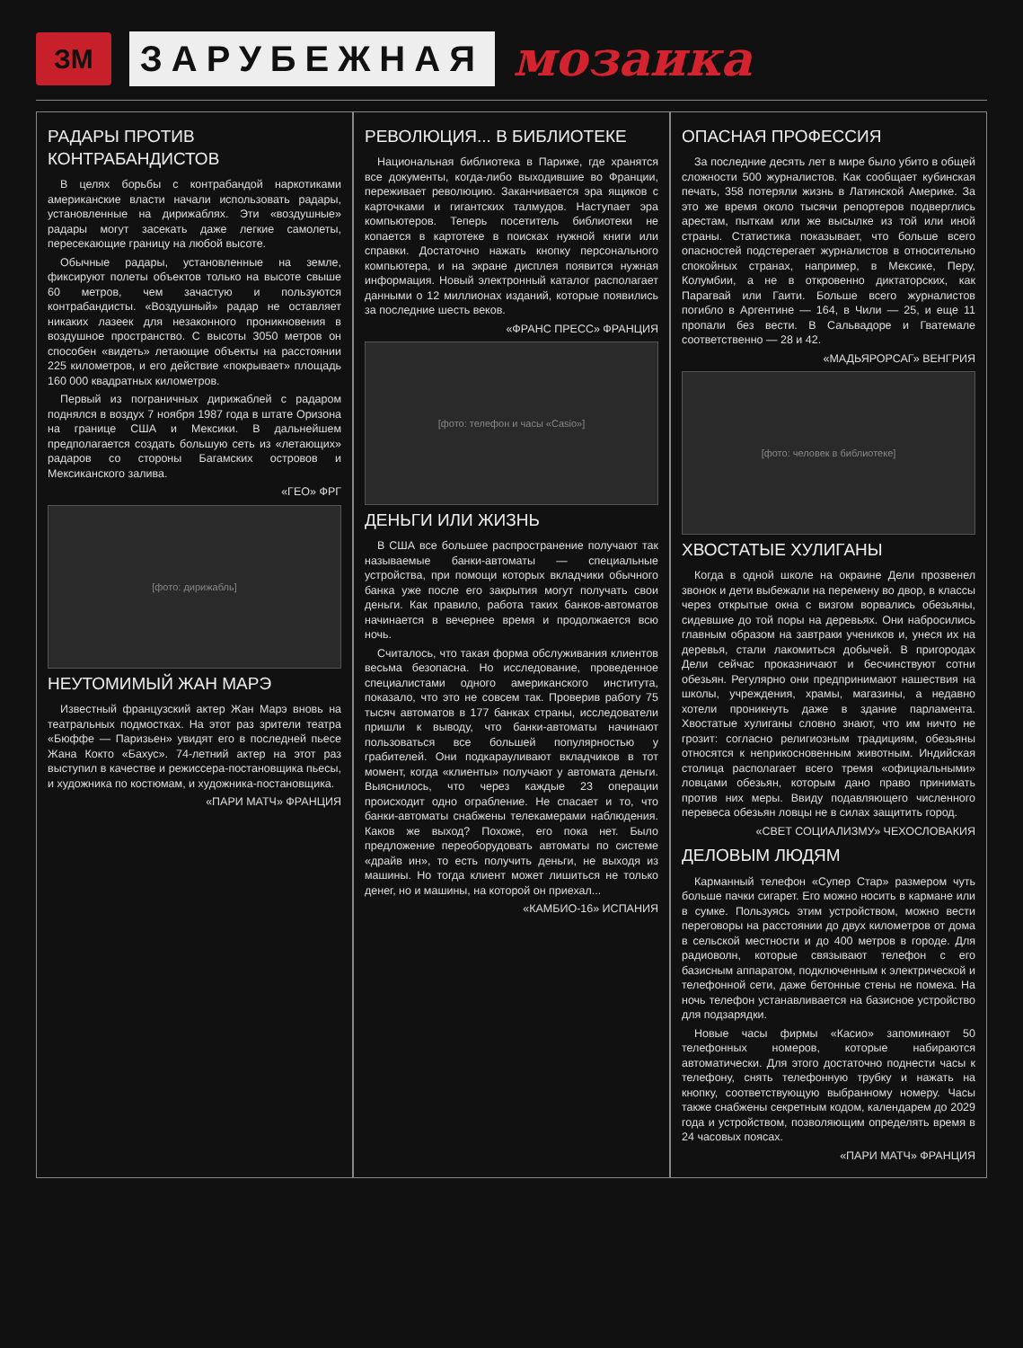ЗМ
ЗАРУБЕЖНАЯ
мозаика
РАДАРЫ ПРОТИВ КОНТРАБАНДИСТОВ
В целях борьбы с контрабандой наркотиками американские власти начали использовать радары, установленные на дирижаблях. Эти «воздушные» радары могут засекать даже легкие самолеты, пересекающие границу на любой высоте.
Обычные радары, установленные на земле, фиксируют полеты объектов только на высоте свыше 60 метров, чем зачастую и пользуются контрабандисты. «Воздушный» радар не оставляет никаких лазеек для незаконного проникновения в воздушное пространство. С высоты 3050 метров он способен «видеть» летающие объекты на расстоянии 225 километров, и его действие «покрывает» площадь 160 000 квадратных километров.
Первый из пограничных дирижаблей с радаром поднялся в воздух 7 ноября 1987 года в штате Оризона на границе США и Мексики. В дальнейшем предполагается создать большую сеть из «летающих» радаров со стороны Багамских островов и Мексиканского залива.
«ГЕО» ФРГ
[фото: дирижабль]
НЕУТОМИМЫЙ ЖАН МАРЭ
Известный французский актер Жан Марэ вновь на театральных подмостках. На этот раз зрители театра «Бюффе — Паризьен» увидят его в последней пьесе Жана Кокто «Бахус». 74-летний актер на этот раз выступил в качестве и режиссера-постановщика пьесы, и художника по костюмам, и художника-постановщика.
«ПАРИ МАТЧ» ФРАНЦИЯ
РЕВОЛЮЦИЯ... В БИБЛИОТЕКЕ
Национальная библиотека в Париже, где хранятся все документы, когда-либо выходившие во Франции, переживает революцию. Заканчивается эра ящиков с карточками и гигантских талмудов. Наступает эра компьютеров. Теперь посетитель библиотеки не копается в картотеке в поисках нужной книги или справки. Достаточно нажать кнопку персонального компьютера, и на экране дисплея появится нужная информация. Новый электронный каталог располагает данными о 12 миллионах изданий, которые появились за последние шесть веков.
«ФРАНС ПРЕСС» ФРАНЦИЯ
[фото: телефон и часы «Casio»]
ДЕНЬГИ ИЛИ ЖИЗНЬ
В США все большее распространение получают так называемые банки-автоматы — специальные устройства, при помощи которых вкладчики обычного банка уже после его закрытия могут получать свои деньги. Как правило, работа таких банков-автоматов начинается в вечернее время и продолжается всю ночь.
Считалось, что такая форма обслуживания клиентов весьма безопасна. Но исследование, проведенное специалистами одного американского института, показало, что это не совсем так. Проверив работу 75 тысяч автоматов в 177 банках страны, исследователи пришли к выводу, что банки-автоматы начинают пользоваться все большей популярностью у грабителей. Они подкарауливают вкладчиков в тот момент, когда «клиенты» получают у автомата деньги. Выяснилось, что через каждые 23 операции происходит одно ограбление. Не спасает и то, что банки-автоматы снабжены телекамерами наблюдения. Каков же выход? Похоже, его пока нет. Было предложение переоборудовать автоматы по системе «драйв ин», то есть получить деньги, не выходя из машины. Но тогда клиент может лишиться не только денег, но и машины, на которой он приехал...
«КАМБИО-16» ИСПАНИЯ
ОПАСНАЯ ПРОФЕССИЯ
За последние десять лет в мире было убито в общей сложности 500 журналистов. Как сообщает кубинская печать, 358 потеряли жизнь в Латинской Америке. За это же время около тысячи репортеров подверглись арестам, пыткам или же высылке из той или иной страны. Статистика показывает, что больше всего опасностей подстерегает журналистов в относительно спокойных странах, например, в Мексике, Перу, Колумбии, а не в откровенно диктаторских, как Парагвай или Гаити. Больше всего журналистов погибло в Аргентине — 164, в Чили — 25, и еще 11 пропали без вести. В Сальвадоре и Гватемале соответственно — 28 и 42.
«МАДЬЯРОРСАГ» ВЕНГРИЯ
[фото: человек в библиотеке]
ХВОСТАТЫЕ ХУЛИГАНЫ
Когда в одной школе на окраине Дели прозвенел звонок и дети выбежали на перемену во двор, в классы через открытые окна с визгом ворвались обезьяны, сидевшие до той поры на деревьях. Они набросились главным образом на завтраки учеников и, унеся их на деревья, стали лакомиться добычей. В пригородах Дели сейчас проказничают и бесчинствуют сотни обезьян. Регулярно они предпринимают нашествия на школы, учреждения, храмы, магазины, а недавно хотели проникнуть даже в здание парламента. Хвостатые хулиганы словно знают, что им ничто не грозит: согласно религиозным традициям, обезьяны относятся к неприкосновенным животным. Индийская столица располагает всего тремя «официальными» ловцами обезьян, которым дано право принимать против них меры. Ввиду подавляющего численного перевеса обезьян ловцы не в силах защитить город.
«СВЕТ СОЦИАЛИЗМУ» ЧЕХОСЛОВАКИЯ
ДЕЛОВЫМ ЛЮДЯМ
Карманный телефон «Супер Стар» размером чуть больше пачки сигарет. Его можно носить в кармане или в сумке. Пользуясь этим устройством, можно вести переговоры на расстоянии до двух километров от дома в сельской местности и до 400 метров в городе. Для радиоволн, которые связывают телефон с его базисным аппаратом, подключенным к электрической и телефонной сети, даже бетонные стены не помеха. На ночь телефон устанавливается на базисное устройство для подзарядки.
Новые часы фирмы «Касио» запоминают 50 телефонных номеров, которые набираются автоматически. Для этого достаточно поднести часы к телефону, снять телефонную трубку и нажать на кнопку, соответствующую выбранному номеру. Часы также снабжены секретным кодом, календарем до 2029 года и устройством, позволяющим определять время в 24 часовых поясах.
«ПАРИ МАТЧ» ФРАНЦИЯ